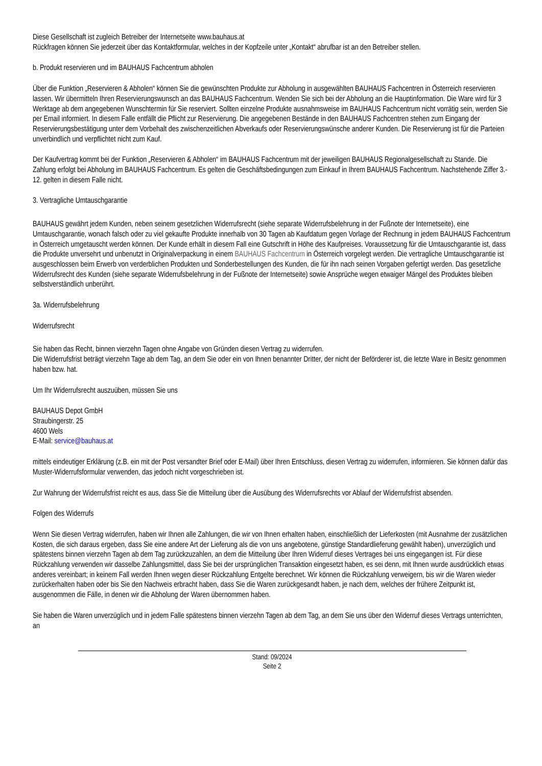Diese Gesellschaft ist zugleich Betreiber der Internetseite www.bauhaus.at
Rückfragen können Sie jederzeit über das Kontaktformular, welches in der Kopfzeile unter „Kontakt“ abrufbar ist an den Betreiber stellen.
b. Produkt reservieren und im BAUHAUS Fachcentrum abholen
Über die Funktion „Reservieren & Abholen“ können Sie die gewünschten Produkte zur Abholung in ausgewählten BAUHAUS Fachcentren in Österreich reservieren lassen. Wir übermitteln Ihren Reservierungswunsch an das BAUHAUS Fachcentrum. Wenden Sie sich bei der Abholung an die Hauptinformation. Die Ware wird für 3 Werktage ab dem angegebenen Wunschtermin für Sie reserviert. Sollten einzelne Produkte ausnahmsweise im BAUHAUS Fachcentrum nicht vorrätig sein, werden Sie per Email informiert. In diesem Falle entfällt die Pflicht zur Reservierung. Die angegebenen Bestände in den BAUHAUS Fachcentren stehen zum Eingang der Reservierungsbestätigung unter dem Vorbehalt des zwischenzeitlichen Abverkaufs oder Reservierungswünsche anderer Kunden. Die Reservierung ist für die Parteien unverbindlich und verpflichtet nicht zum Kauf.
Der Kaufvertrag kommt bei der Funktion „Reservieren & Abholen“ im BAUHAUS Fachcentrum mit der jeweiligen BAUHAUS Regionalgesellschaft zu Stande. Die Zahlung erfolgt bei Abholung im BAUHAUS Fachcentrum. Es gelten die Geschäftsbedingungen zum Einkauf in Ihrem BAUHAUS Fachcentrum. Nachstehende Ziffer 3.- 12. gelten in diesem Falle nicht.
3. Vertragliche Umtauschgarantie
BAUHAUS gewährt jedem Kunden, neben seinem gesetzlichen Widerrufsrecht (siehe separate Widerrufsbelehrung in der Fußnote der Internetseite), eine Umtauschgarantie, wonach falsch oder zu viel gekaufte Produkte innerhalb von 30 Tagen ab Kaufdatum gegen Vorlage der Rechnung in jedem BAUHAUS Fachcentrum in Österreich umgetauscht werden können. Der Kunde erhält in diesem Fall eine Gutschrift in Höhe des Kaufpreises. Voraussetzung für die Umtauschgarantie ist, dass die Produkte unversehrt und unbenutzt in Originalverpackung in einem BAUHAUS Fachcentrum in Österreich vorgelegt werden. Die vertragliche Umtauschgarantie ist ausgeschlossen beim Erwerb von verderblichen Produkten und Sonderbestellungen des Kunden, die für ihn nach seinen Vorgaben gefertigt werden. Das gesetzliche Widerrufsrecht des Kunden (siehe separate Widerrufsbelehrung in der Fußnote der Internetseite) sowie Ansprüche wegen etwaiger Mängel des Produktes bleiben selbstverständlich unberührt.
3a. Widerrufsbelehrung
Widerrufsrecht
Sie haben das Recht, binnen vierzehn Tagen ohne Angabe von Gründen diesen Vertrag zu widerrufen.
Die Widerrufsfrist beträgt vierzehn Tage ab dem Tag, an dem Sie oder ein von Ihnen benannter Dritter, der nicht der Beförderer ist, die letzte Ware in Besitz genommen haben bzw. hat.
Um Ihr Widerrufsrecht auszuüben, müssen Sie uns
BAUHAUS Depot GmbH
Straubingerstr. 25
4600 Wels
E-Mail: service@bauhaus.at
mittels eindeutiger Erklärung (z.B. ein mit der Post versandter Brief oder E-Mail) über Ihren Entschluss, diesen Vertrag zu widerrufen, informieren. Sie können dafür das Muster-Widerrufsformular verwenden, das jedoch nicht vorgeschrieben ist.
Zur Wahrung der Widerrufsfrist reicht es aus, dass Sie die Mitteilung über die Ausübung des Widerrufsrechts vor Ablauf der Widerrufsfrist absenden.
Folgen des Widerrufs
Wenn Sie diesen Vertrag widerrufen, haben wir Ihnen alle Zahlungen, die wir von Ihnen erhalten haben, einschließlich der Lieferkosten (mit Ausnahme der zusätzlichen Kosten, die sich daraus ergeben, dass Sie eine andere Art der Lieferung als die von uns angebotene, günstige Standardlieferung gewählt haben), unverzüglich und spätestens binnen vierzehn Tagen ab dem Tag zurückzuzahlen, an dem die Mitteilung über Ihren Widerruf dieses Vertrages bei uns eingegangen ist. Für diese Rückzahlung verwenden wir dasselbe Zahlungsmittel, dass Sie bei der ursprünglichen Transaktion eingesetzt haben, es sei denn, mit Ihnen wurde ausdrücklich etwas anderes vereinbart; in keinem Fall werden Ihnen wegen dieser Rückzahlung Entgelte berechnet. Wir können die Rückzahlung verweigern, bis wir die Waren wieder zurückerhalten haben oder bis Sie den Nachweis erbracht haben, dass Sie die Waren zurückgesandt haben, je nach dem, welches der frühere Zeitpunkt ist, ausgenommen die Fälle, in denen wir die Abholung der Waren übernommen haben.
Sie haben die Waren unverzüglich und in jedem Falle spätestens binnen vierzehn Tagen ab dem Tag, an dem Sie uns über den Widerruf dieses Vertrags unterrichten, an
Stand: 09/2024
Seite 2